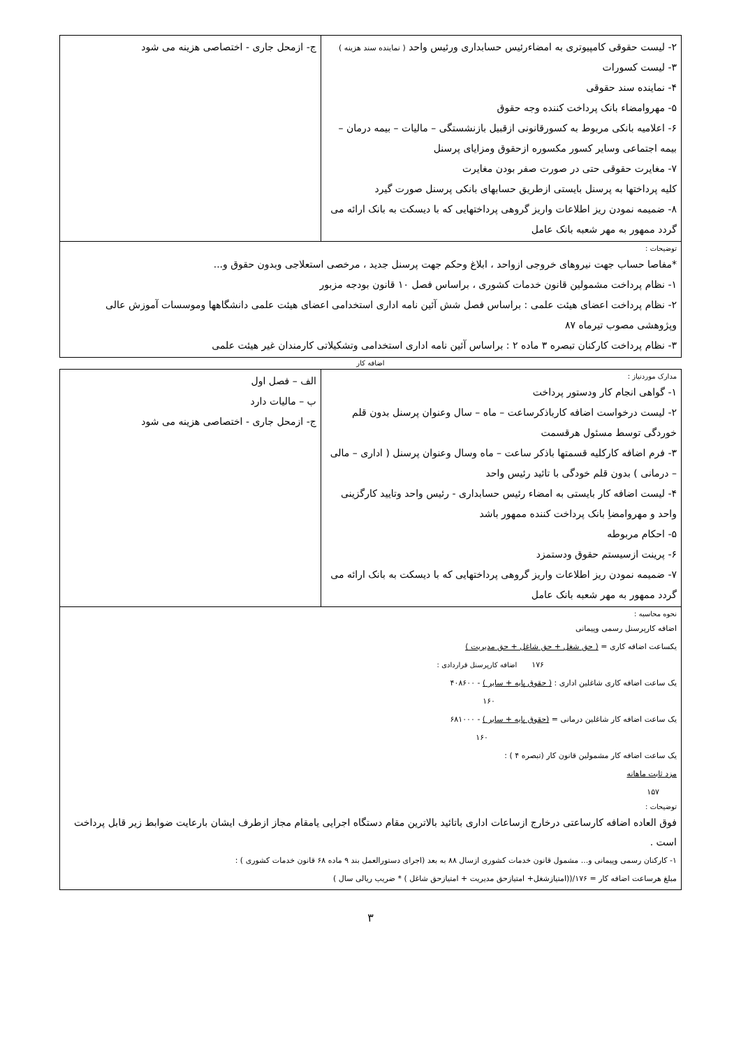| ۲- لیست حقوقی کامپیوتری به امضاءرئیس حسابداری ورئیس واحد ( نماینده سند هزینه ) ۳- لیست کسورات ۴- نماینده سند حقوقی ۵- مهروامضاء بانک پرداخت کننده وجه حقوق ۶- اعلامیه بانکی مربوط به کسورقانونی ازقبیل بازنشستگی – مالیات – بیمه درمان – بیمه اجتماعی وسایر کسور مکسوره ازحقوق ومزایای پرسنل ۷- مغایرت حقوقی حتی در صورت صفر بودن مغایرت کلیه پرداختها به پرسنل بایستی ازطریق حسابهای بانکی پرسنل صورت گیرد ۸- ضمیمه نمودن ریز اطلاعات واریز گروهی پرداختهایی که با دیسکت به بانک ارائه می گردد ممهور به مهر شعبه بانک عامل | ج- ازمحل جاری - اختصاصی هزینه می شود |
| توضیحات : *مفاصا حساب جهت نیروهای خروجی ازواحد ، ابلاغ وحکم جهت پرسنل جدید ، مرخصی استعلاجی وبدون حقوق و... ۱- نظام پرداخت مشمولین قانون خدمات کشوری ، براساس فصل ۱۰ قانون بودجه مزبور ۲- نظام پرداخت اعضای هیئت علمی : براساس فصل شش آئین نامه اداری استخدامی اعضای هیئت علمی دانشگاهها وموسسات آموزش عالی وپژوهشی مصوب تیرماه ۸۷ ۳- نظام پرداخت کارکنان تبصره ۳ ماده ۲ : براساس آئین نامه اداری استخدامی وتشکیلاتی کارمندان غیر هیئت علمی | |
اضافه کار
| مدارک موردنیاز : ۱- گواهی انجام کار ودستور پرداخت ۲- لیست درخواست اضافه کارباذکرساعت – ماه – سال وعنوان پرسنل بدون قلم خوردگی توسط مسئول هرقسمت ۳- فرم اضافه کارکلیه قسمتها باذکر ساعت – ماه وسال وعنوان پرسنل ( اداری – مالی – درمانی ) بدون قلم خودگی با تائید رئیس واحد ۴- لیست اضافه کار بایستی به امضاء رئیس حسابداری - رئیس واحد وتایید کارگزینی واحد و مهروامضاِ بانک پرداخت کننده ممهور باشد ۵- احکام مربوطه ۶- پرینت ازسیستم حقوق ودستمزد ۷- ضمیمه نمودن ریز اطلاعات واریز گروهی پرداختهایی که با دیسکت به بانک ارائه می گردد ممهور به مهر شعبه بانک عامل | الف – فصل اول ب – مالیات دارد ج- ازمحل جاری - اختصاصی هزینه می شود |
| نحوه محاسبه : اضافه کارپرسنل رسمی وپیمانی یکساعت اضافه کاری = ( حق شغل + حق شاغل + حق مدیریت ) ۱۷۶ اضافه کارپرسنل قراردادی : یک ساعت اضافه کاری شاغلین اداری : ( حقوق پایه + سایر ) - ۴۰۸۶۰۰ ۱۶۰ یک ساعت اضافه کار شاغلین درمانی = (حقوق پایه + سایر ) - ۶۸۱۰۰۰ ۱۶۰ یک ساعت اضافه کار مشمولین قانون کار (تبصره ۴ ) : مزد ثابت ماهانه ۱۵۷ توضیحات : فوق العاده اضافه کارساعتی درخارج ازساعات اداری باتائید بالاترین مقام دستگاه اجرایی یامقام مجاز ازطرف ایشان بارعایت ضوابط زیر قابل پرداخت است . ۱- کارکنان رسمی وپیمانی و... مشمول قانون خدمات کشوری ازسال ۸۸ به بعد (اجرای دستورالعمل بند ۹ ماده ۶۸ قانون خدمات کشوری ) : مبلغ هرساعت اضافه کار = ۱۷۶/((امتیازشغل+ امتیازحق مدیریت + امتیازحق شاغل ) * ضریب ریالی سال ) | |
۳